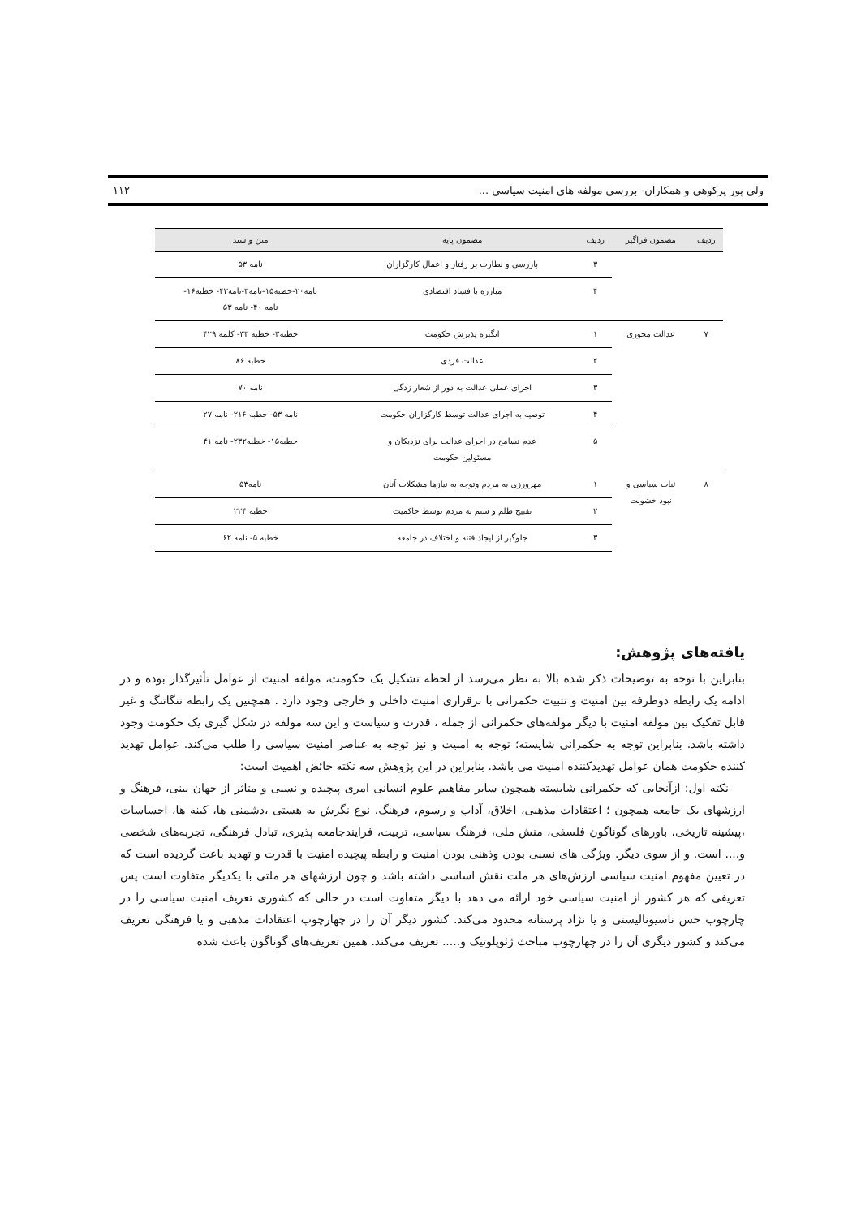ولی پور پرکوهی و همکاران- بررسی مولفه های امنیت سیاسی ... ۱۱۲
| ردیف | مضمون فراگیر | ردیف | مضمون پایه | متن و سند |
| --- | --- | --- | --- | --- |
| | | ۳ | بازرسی و نظارت بر رفتار و اعمال کارگزاران | نامه ۵۳ |
| | | ۴ | مبارزه با فساد اقتصادی | نامه۲۰-خطبه۱۵-نامه۳-نامه۴۳- خطبه۱۶- نامه ۴۰- نامه ۵۳ |
| ۷ | عدالت محوری | ۱ | انگیزه پذیرش حکومت | خطبه۳- خطبه ۳۳- کلمه ۴۲۹ |
| | | ۲ | عدالت فردی | خطبه ۸۶ |
| | | ۳ | اجرای عملی عدالت به دور از شعار زدگی | نامه ۷۰ |
| | | ۴ | توصیه به اجرای عدالت توسط کارگزاران حکومت | نامه ۵۳- خطبه ۲۱۶- نامه ۲۷ |
| | | ۵ | عدم تسامح در اجرای عدالت برای نزدیکان و مسئولین حکومت | خطبه۱۵- خطبه۲۳۲- نامه ۴۱ |
| ۸ | ثبات سیاسی و نبود خشونت | ۱ | مهرورزی به مردم وتوجه به نیازها مشکلات آنان | نامه۵۳ |
| | | ۲ | تقبیح ظلم و ستم به مردم توسط حاکمیت | خطبه ۲۲۴ |
| | | ۳ | جلوگیر از ایجاد فتنه و اختلاف در جامعه | خطبه ۵- نامه ۶۲ |
یافته‌های پژوهش:
بنابراین با توجه به توضیحات ذکر شده بالا به نظر می‌رسد از لحظه تشکیل یک حکومت، مولفه امنیت از عوامل تأثیرگذار بوده و در ادامه یک رابطه دوطرفه بین امنیت و تثبیت حکمرانی با برقراری امنیت داخلی و خارجی وجود دارد . همچنین یک رابطه تنگاتنگ و غیر قابل تفکیک بین مولفه امنیت با دیگر مولفه‌های حکمرانی از جمله ، قدرت و سیاست و این سه مولفه در شکل گیری یک حکومت وجود داشته باشد. بنابراین توجه به حکمرانی شایسته؛ توجه به امنیت و نیز توجه به عناصر امنیت سیاسی را طلب می‌کند. عوامل تهدید کننده حکومت همان عوامل تهدیدکننده امنیت می باشد. بنابراین در این پژوهش سه نکته حائض اهمیت است:
نکته اول: ازآنجایی که حکمرانی شایسته همچون سایر مفاهیم علوم انسانی امری پیچیده و نسبی و متاثر از جهان بینی، فرهنگ و ارزشهای یک جامعه همچون ؛ اعتقادات مذهبی، اخلاق، آداب و رسوم، فرهنگ، نوع نگرش به هستی ،دشمنی ها، کینه ها، احساسات ،پیشینه تاریخی، باورهای گوناگون فلسفی، منش ملی، فرهنگ سیاسی، تربیت، فرایندجامعه پذیری، تبادل فرهنگی، تجربه‌های شخصی و.... است. و از سوی دیگر. ویژگی های نسبی بودن وذهنی بودن امنیت و رابطه پیچیده امنیت با قدرت و تهدید باعث گردیده است که در تعیین مفهوم امنیت سیاسی ارزش‌های هر ملت نقش اساسی داشته باشد و چون ارزشهای هر ملتی با یکدیگر متفاوت است پس تعریفی که هر کشور از امنیت سیاسی خود ارائه می دهد با دیگر متفاوت است در حالی که کشوری تعریف امنیت سیاسی را در چارچوب حس ناسیونالیستی و یا نژاد پرستانه محدود می‌کند. کشور دیگر آن را در چهارچوب اعتقادات مذهبی و یا فرهنگی تعریف می‌کند و کشور دیگری آن را در چهارچوب مباحث ژئوپلوتیک و..... تعریف می‌کند. همین تعریف‌های گوناگون باعث شده